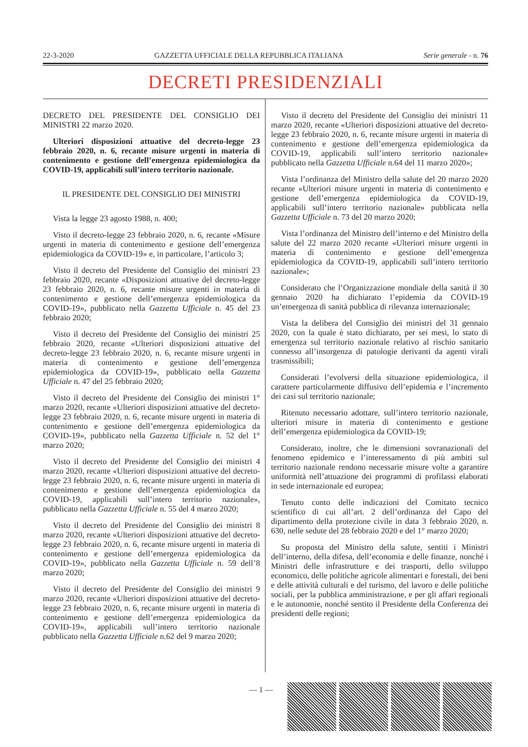22-3-2020 GAZZETTA UFFICIALE DELLA REPUBBLICA ITALIANA Serie generale - n. 76
DECRETI PRESIDENZIALI
DECRETO DEL PRESIDENTE DEL CONSIGLIO DEI MINISTRI 22 marzo 2020.
Ulteriori disposizioni attuative del decreto-legge 23 febbraio 2020, n. 6, recante misure urgenti in materia di contenimento e gestione dell’emergenza epidemiologica da COVID-19, applicabili sull’intero territorio nazionale.
IL PRESIDENTE DEL CONSIGLIO DEI MINISTRI
Vista la legge 23 agosto 1988, n. 400;
Visto il decreto-legge 23 febbraio 2020, n. 6, recante «Misure urgenti in materia di contenimento e gestione dell’emergenza epidemiologica da COVID-19» e, in particolare, l’articolo 3;
Visto il decreto del Presidente del Consiglio dei ministri 23 febbraio 2020, recante «Disposizioni attuative del decreto-legge 23 febbraio 2020, n. 6, recante misure urgenti in materia di contenimento e gestione dell’emergenza epidemiologica da COVID-19», pubblicato nella Gazzetta Ufficiale n. 45 del 23 febbraio 2020;
Visto il decreto del Presidente del Consiglio dei ministri 25 febbraio 2020, recante «Ulteriori disposizioni attuative del decreto-legge 23 febbraio 2020, n. 6, recante misure urgenti in materia di contenimento e gestione dell’emergenza epidemiologica da COVID-19», pubblicato nella Gazzetta Ufficiale n. 47 del 25 febbraio 2020;
Visto il decreto del Presidente del Consiglio dei ministri 1° marzo 2020, recante «Ulteriori disposizioni attuative del decreto-legge 23 febbraio 2020, n. 6, recante misure urgenti in materia di contenimento e gestione dell’emergenza epidemiologica da COVID-19», pubblicato nella Gazzetta Ufficiale n. 52 del 1° marzo 2020;
Visto il decreto del Presidente del Consiglio dei ministri 4 marzo 2020, recante «Ulteriori disposizioni attuative del decreto-legge 23 febbraio 2020, n. 6, recante misure urgenti in materia di contenimento e gestione dell’emergenza epidemiologica da COVID-19, applicabili sull’intero territorio nazionale», pubblicato nella Gazzetta Ufficiale n. 55 del 4 marzo 2020;
Visto il decreto del Presidente del Consiglio dei ministri 8 marzo 2020, recante «Ulteriori disposizioni attuative del decreto-legge 23 febbraio 2020, n. 6, recante misure urgenti in materia di contenimento e gestione dell’emergenza epidemiologica da COVID-19», pubblicato nella Gazzetta Ufficiale n. 59 dell’8 marzo 2020;
Visto il decreto del Presidente del Consiglio dei ministri 9 marzo 2020, recante «Ulteriori disposizioni attuative del decreto-legge 23 febbraio 2020, n. 6, recante misure urgenti in materia di contenimento e gestione dell’emergenza epidemiologica da COVID-19», applicabili sull’intero territorio nazionale pubblicato nella Gazzetta Ufficiale n.62 del 9 marzo 2020;
Visto il decreto del Presidente del Consiglio dei ministri 11 marzo 2020, recante «Ulteriori disposizioni attuative del decreto-legge 23 febbraio 2020, n. 6, recante misure urgenti in materia di contenimento e gestione dell’emergenza epidemiologica da COVID-19, applicabili sull’intero territorio nazionale» pubblicato nella Gazzetta Ufficiale n.64 del 11 marzo 2020»;
Vista l’ordinanza del Ministro della salute del 20 marzo 2020 recante «Ulteriori misure urgenti in materia di contenimento e gestione dell’emergenza epidemiologica da COVID-19, applicabili sull’intero territorio nazionale» pubblicata nella Gazzetta Ufficiale n. 73 del 20 marzo 2020;
Vista l’ordinanza del Ministro dell’interno e del Ministro della salute del 22 marzo 2020 recante «Ulteriori misure urgenti in materia di contenimento e gestione dell’emergenza epidemiologica da COVID-19, applicabili sull’intero territorio nazionale»;
Considerato che l’Organizzazione mondiale della sanità il 30 gennaio 2020 ha dichiarato l’epidemia da COVID-19 un’emergenza di sanità pubblica di rilevanza internazionale;
Vista la delibera del Consiglio dei ministri del 31 gennaio 2020, con la quale è stato dichiarato, per sei mesi, lo stato di emergenza sul territorio nazionale relativo al rischio sanitario connesso all’insorgenza di patologie derivanti da agenti virali trasmissibili;
Considerati l’evolversi della situazione epidemiologica, il carattere particolarmente diffusivo dell’epidemia e l’incremento dei casi sul territorio nazionale;
Ritenuto necessario adottare, sull’intero territorio nazionale, ulteriori misure in materia di contenimento e gestione dell’emergenza epidemiologica da COVID-19;
Considerato, inoltre, che le dimensioni sovranazionali del fenomeno epidemico e l’interessamento di più ambiti sul territorio nazionale rendono necessarie misure volte a garantire uniformità nell’attuazione dei programmi di profilassi elaborati in sede internazionale ed europea;
Tenuto conto delle indicazioni del Comitato tecnico scientifico di cui all’art. 2 dell’ordinanza del Capo del dipartimento della protezione civile in data 3 febbraio 2020, n. 630, nelle sedute del 28 febbraio 2020 e del 1° marzo 2020;
Su proposta del Ministro della salute, sentiti i Ministri dell’interno, della difesa, dell’economia e delle finanze, nonché i Ministri delle infrastrutture e dei trasporti, dello sviluppo economico, delle politiche agricole alimentari e forestali, dei beni e delle attività culturali e del turismo, del lavoro e delle politiche sociali, per la pubblica amministrazione, e per gli affari regionali e le autonomie, nonché sentito il Presidente della Conferenza dei presidenti delle regioni;
— 1 —